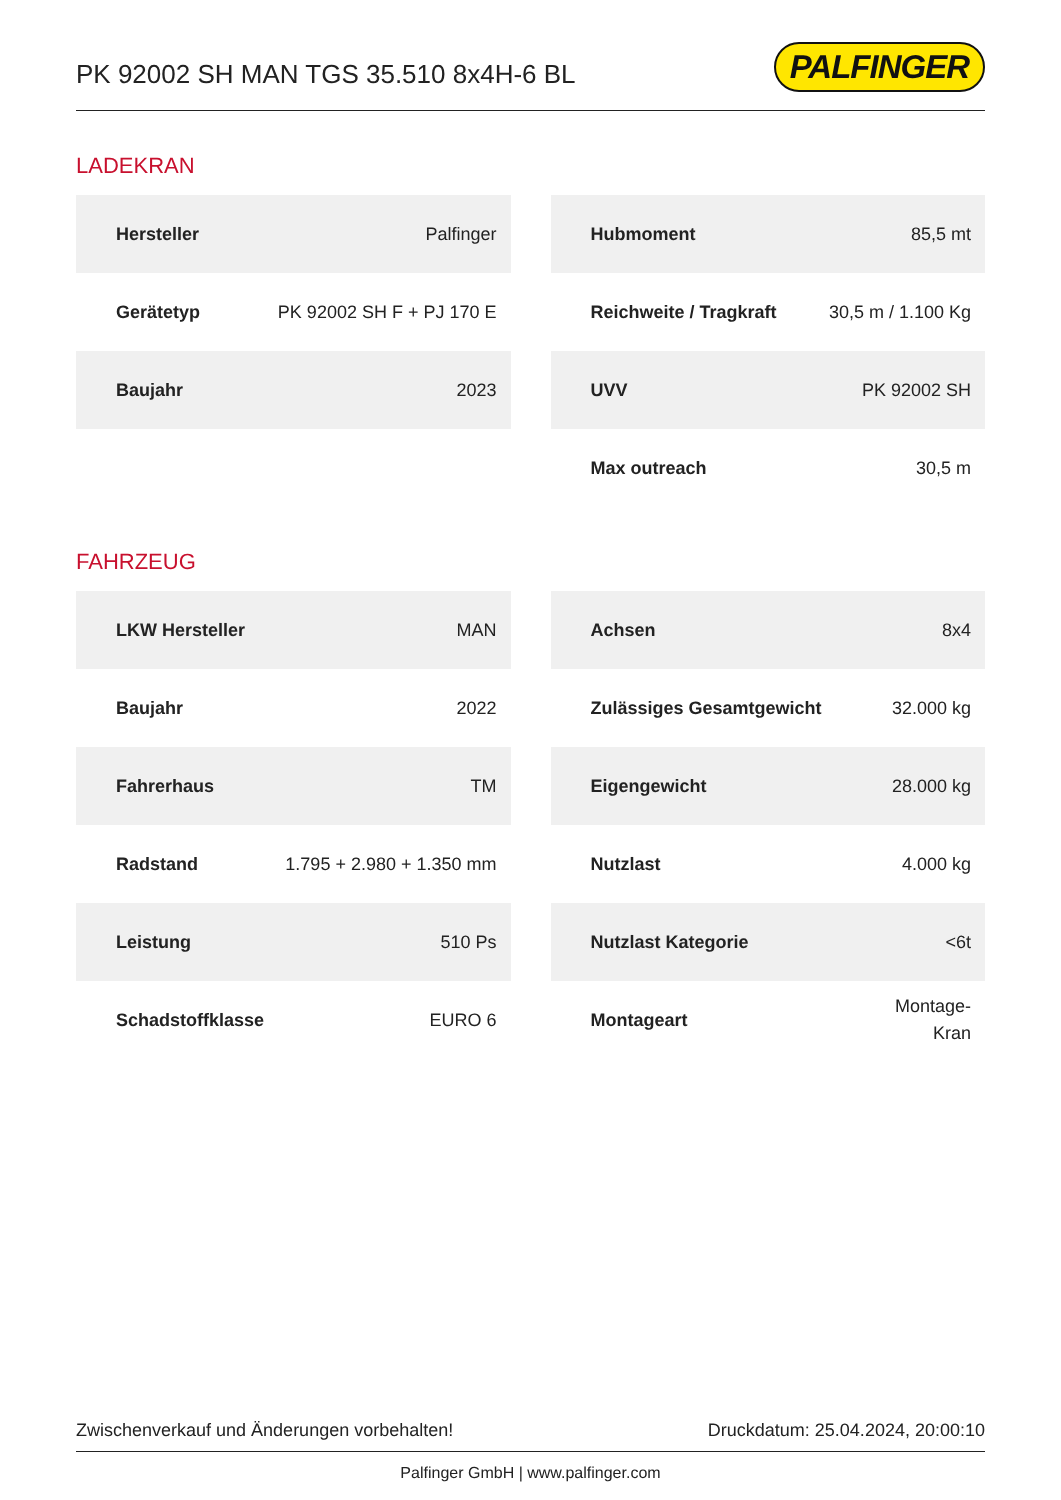PK 92002 SH MAN TGS 35.510 8x4H-6 BL
PALFINGER
LADEKRAN
| Hersteller | Palfinger |
| Gerätetyp | PK 92002 SH F + PJ 170 E |
| Baujahr | 2023 |
| Hubmoment | 85,5 mt |
| Reichweite / Tragkraft | 30,5 m / 1.100 Kg |
| UVV | PK 92002 SH |
| Max outreach | 30,5 m |
FAHRZEUG
| LKW Hersteller | MAN |
| Baujahr | 2022 |
| Fahrerhaus | TM |
| Radstand | 1.795 + 2.980 + 1.350 mm |
| Leistung | 510 Ps |
| Schadstoffklasse | EURO 6 |
| Achsen | 8x4 |
| Zulässiges Gesamtgewicht | 32.000 kg |
| Eigengewicht | 28.000 kg |
| Nutzlast | 4.000 kg |
| Nutzlast Kategorie | <6t |
| Montageart | Montage- Kran |
Zwischenverkauf und Änderungen vorbehalten! Druckdatum: 25.04.2024, 20:00:10
Palfinger GmbH | www.palfinger.com